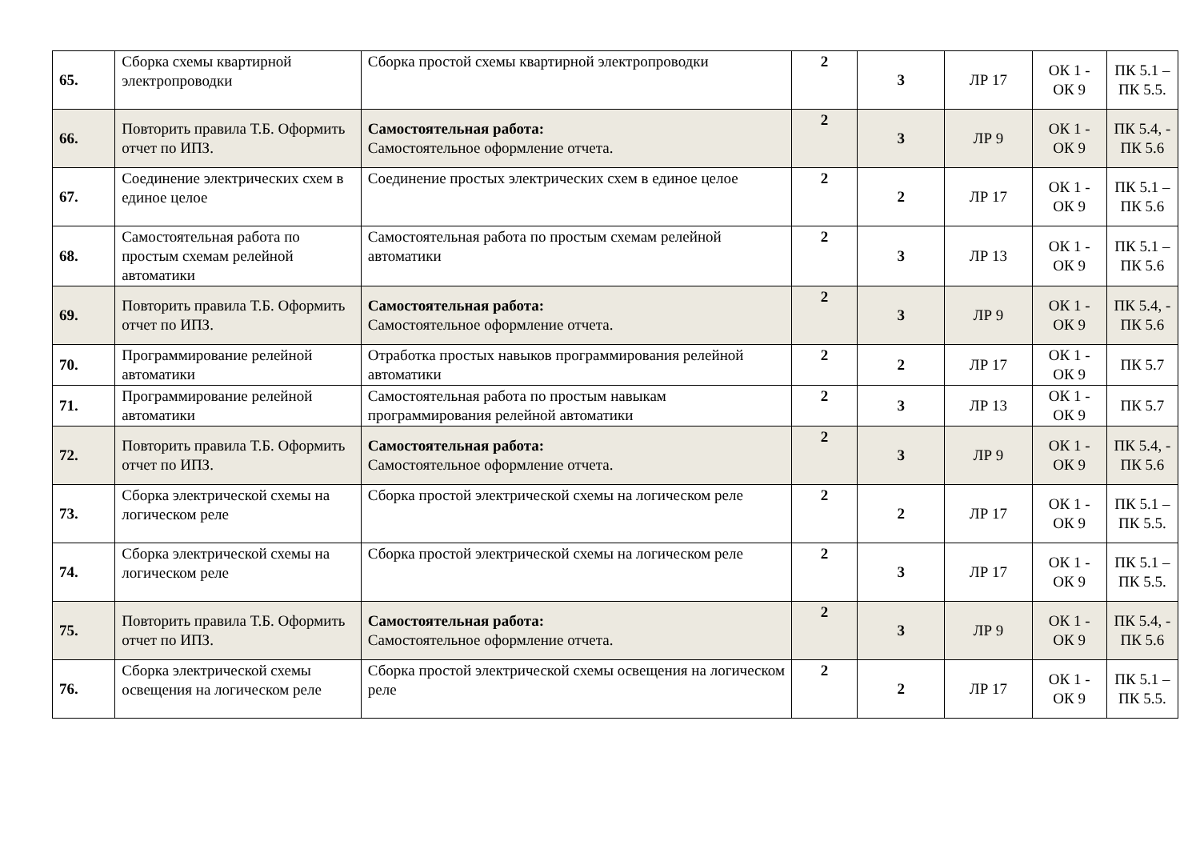| 65. | Сборка схемы квартирной электропроводки | Сборка простой схемы квартирной электропроводки | 2 | 3 | ЛР 17 | ОК 1 - ОК 9 | ПК 5.1 – ПК 5.5. |
| 66. | Повторить правила Т.Б. Оформить отчет по ИПЗ. | Самостоятельная работа: Самостоятельное оформление отчета. | 2 | 3 | ЛР 9 | ОК 1 - ОК 9 | ПК 5.4, - ПК 5.6 |
| 67. | Соединение электрических схем в единое целое | Соединение простых электрических схем в единое целое | 2 | 2 | ЛР 17 | ОК 1 - ОК 9 | ПК 5.1 – ПК 5.6 |
| 68. | Самостоятельная работа по простым схемам релейной автоматики | Самостоятельная работа по простым схемам релейной автоматики | 2 | 3 | ЛР 13 | ОК 1 - ОК 9 | ПК 5.1 – ПК 5.6 |
| 69. | Повторить правила Т.Б. Оформить отчет по ИПЗ. | Самостоятельная работа: Самостоятельное оформление отчета. | 2 | 3 | ЛР 9 | ОК 1 - ОК 9 | ПК 5.4, - ПК 5.6 |
| 70. | Программирование релейной автоматики | Отработка простых навыков программирования релейной автоматики | 2 | 2 | ЛР 17 | ОК 1 - ОК 9 | ПК 5.7 |
| 71. | Программирование релейной автоматики | Самостоятельная работа по простым навыкам программирования релейной автоматики | 2 | 3 | ЛР 13 | ОК 1 - ОК 9 | ПК 5.7 |
| 72. | Повторить правила Т.Б. Оформить отчет по ИПЗ. | Самостоятельная работа: Самостоятельное оформление отчета. | 2 | 3 | ЛР 9 | ОК 1 - ОК 9 | ПК 5.4, - ПК 5.6 |
| 73. | Сборка электрической схемы на логическом реле | Сборка простой электрической схемы на логическом реле | 2 | 2 | ЛР 17 | ОК 1 - ОК 9 | ПК 5.1 – ПК 5.5. |
| 74. | Сборка электрической схемы на логическом реле | Сборка простой электрической схемы на логическом реле | 2 | 3 | ЛР 17 | ОК 1 - ОК 9 | ПК 5.1 – ПК 5.5. |
| 75. | Повторить правила Т.Б. Оформить отчет по ИПЗ. | Самостоятельная работа: Самостоятельное оформление отчета. | 2 | 3 | ЛР 9 | ОК 1 - ОК 9 | ПК 5.4, - ПК 5.6 |
| 76. | Сборка электрической схемы освещения на логическом реле | Сборка простой электрической схемы освещения на логическом реле | 2 | 2 | ЛР 17 | ОК 1 - ОК 9 | ПК 5.1 – ПК 5.5. |